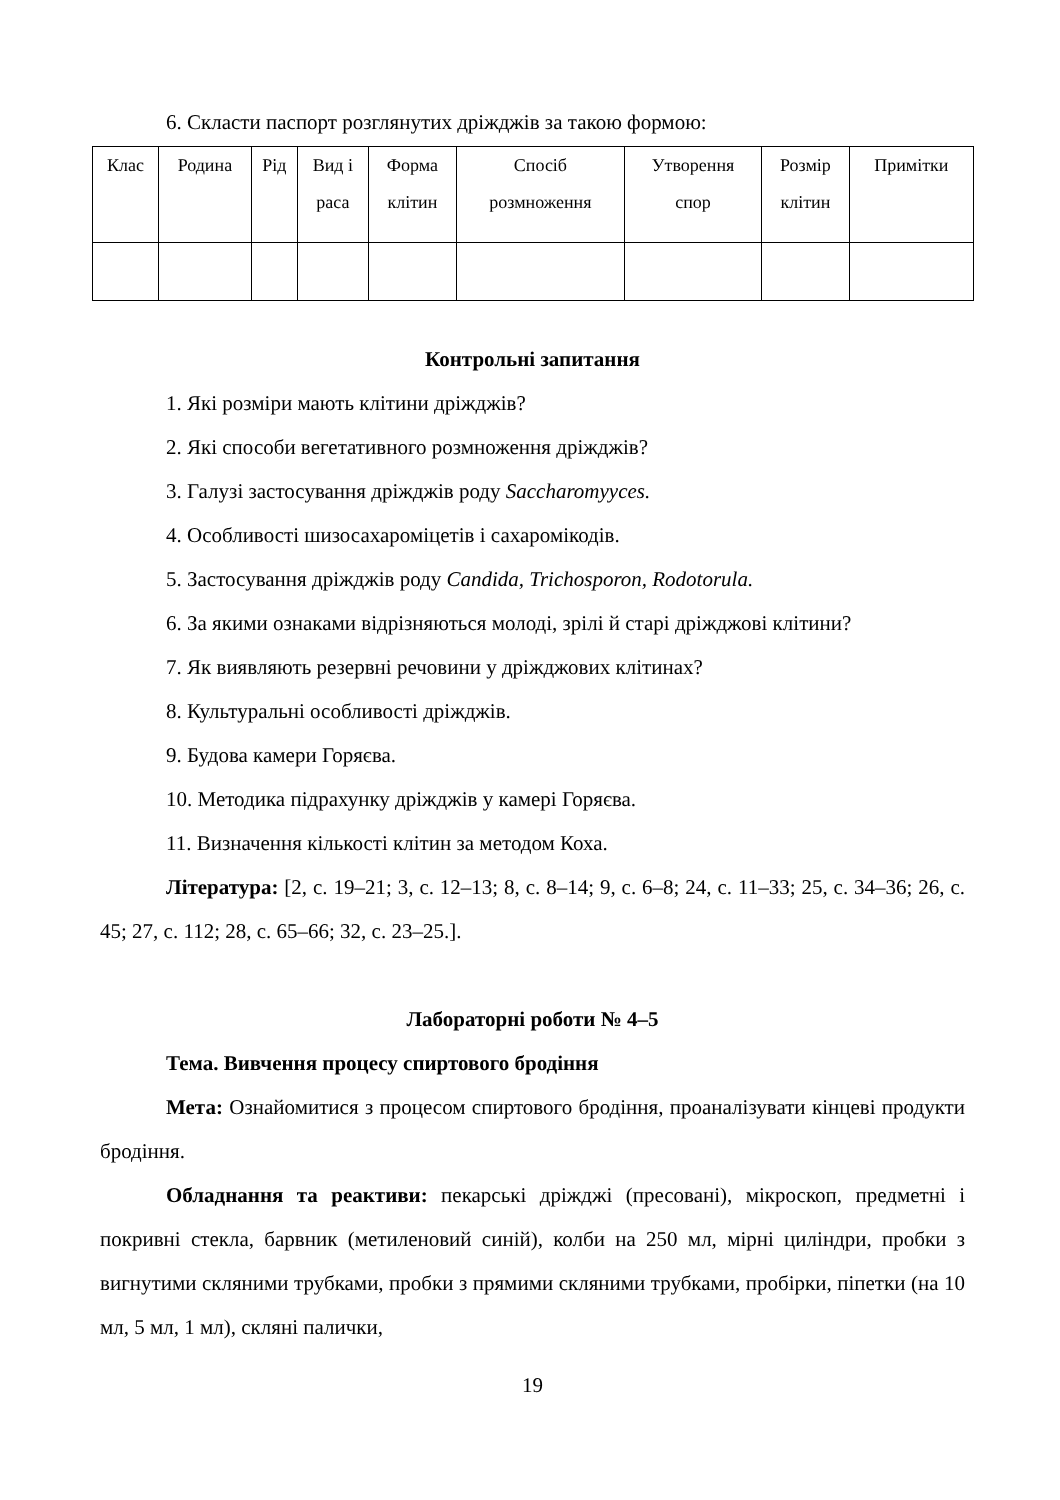6. Скласти паспорт розглянутих дріжджів за такою формою:
| Клас | Родина | Рід | Вид і раса | Форма клітин | Спосіб розмноження | Утворення спор | Розмір клітин | Примітки |
Контрольні запитання
1. Які розміри мають клітини дріжджів?
2. Які способи вегетативного розмноження дріжджів?
3. Галузі застосування дріжджів роду Saccharomyyces.
4. Особливості шизосахароміцетів і сахаромікодів.
5. Застосування дріжджів роду Candida, Trichosporon, Rodotorula.
6. За якими ознаками відрізняються молоді, зрілі й старі дріжджові клітини?
7. Як виявляють резервні речовини у дріжджових клітинах?
8. Культуральні особливості дріжджів.
9. Будова камери Горяєва.
10. Методика підрахунку дріжджів у камері Горяєва.
11. Визначення кількості клітин за методом Коха.
Література: [2, с. 19–21; 3, с. 12–13; 8, с. 8–14; 9, с. 6–8; 24, с. 11–33; 25, с. 34–36; 26, с. 45; 27, с. 112; 28, с. 65–66; 32, с. 23–25.].
Лабораторні роботи № 4–5
Тема. Вивчення процесу спиртового бродіння
Мета: Ознайомитися з процесом спиртового бродіння, проаналізувати кінцеві продукти бродіння.
Обладнання та реактиви: пекарські дріжджі (пресовані), мікроскоп, предметні і покривні стекла, барвник (метиленовий синій), колби на 250 мл, мірні циліндри, пробки з вигнутими скляними трубками, пробки з прямими скляними трубками, пробірки, піпетки (на 10 мл, 5 мл, 1 мл), скляні палички,
19